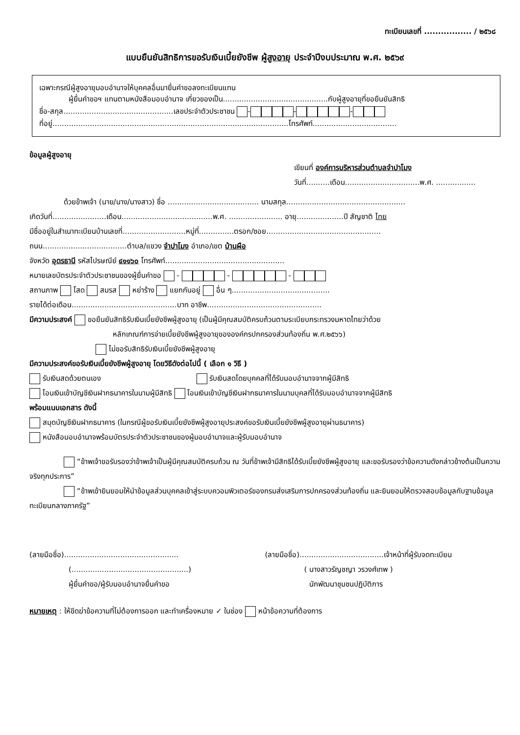ทะเบียนเลขที่ ................. / ๒๕๖๘
แบบยืนยันสิทธิการขอรับเงินเบี้ยยังชีพ ผู้สูงอายุ ประจำปีงบประมาณ พ.ศ. ๒๕๖๙
เฉพาะกรณีผู้สูงอายุมอบอำนาจให้บุคคลอื่นมายื่นคำขอลงทะเบียนแทน
ผู้ยื่นคำขอฯ แทนตามหนังสือมอบอำนาจ เกี่ยวของเป็น.............................................กับผู้สูงอายุที่ขอยืนยันสิทธิ
ชื่อ-สกุล...............................................เลขประจำตัวประชาชน - - -
ที่อยู่.....................................................................................................โทรศัพท์....................................
ข้อมูลผู้สูงอายุ
เขียนที่ องค์การบริหารส่วนตำบลจำปาโมง
วันที่..........เดือน................................พ.ศ. .................
ด้วยข้าพเจ้า (นาย/นาง/นางสาว) ชื่อ ....................................... นามสกุล...................................................
เกิดวันที่.......................เดือน.......................................พ.ศ. ....................... อายุ....................ปี สัญชาติ ไทย
มีชื่ออยู่ในสำเนาทะเบียนบ้านเลขที่...........................หมู่ที่...............ตรอก/ซอย.................................................
ถนน....................................ตำบล/แขวง จำปาโมง อำเภอ/เขต บ้านผือ
จังหวัด อุดรธานี รหัสไปรษณีย์ ๔๑๑๖๐ โทรศัพท์...................................................
หมายเลขบัตรประจำตัวประชาชนของผู้ยื่นคำขอ - - -
สถานภาพ โสด สมรส หย่าร้าง แยกกันอยู่ อื่น ๆ..........................................
รายได้ต่อเดือน.............................................บาท อาชีพ.................................................
มีความประสงค์ ขอยืนยันสิทธิรับเงินเบี้ยยังชีพผู้สูงอายุ (เป็นผู้มีคุณสมบัติครบถ้วนตามระเบียบกระทรวงมหาดไทยว่าด้วย
หลักเกณฑ์การจ่ายเบี้ยยังชีพผู้สูงอายุขององค์กรปกครองส่วนท้องถิ่น พ.ศ.๒๕๖๖)
ไม่ขอรับสิทธิรับเงินเบี้ยยังชีพผู้สูงอายุ
มีความประสงค์ขอรับเงินเบี้ยยังชีพผู้สูงอายุ โดยวิธีดังต่อไปนี้ ( เลือก ๑ วิธี )
รับเงินสดด้วยตนเอง รับเงินสดโดยบุคคลที่ได้รับมอบอำนาจจากผู้มีสิทธิ
โอนเงินเข้าบัญชีเงินฝากธนาคารในนามผู้มีสิทธิ โอนเงินเข้าบัญชีเงินฝากธนาคารในนามบุคลที่ได้รับมอบอำนาจจากผู้มีสิทธิ
พร้อมแนบเอกสาร ดังนี้
สมุดบัญชีเงินฝากธนาคาร (ในกรณีผู้ขอรับเงินเบี้ยยังชีพผู้สูงอายุประสงค์ขอรับเงินเบี้ยยังชีพผู้สูงอายุผ่านธนาคาร)
หนังสือมอบอำนาจพร้อมบัตรประจำตัวประชาชนของผู้มอบอำนาจและผู้รับมอบอำนาจ
“ข้าพเจ้าขอรับรองว่าข้าพเจ้าเป็นผู้มีคุณสมบัติครบถ้วน ณ วันที่ข้าพเจ้ามีสิทธิได้รับเบี้ยยังชีพผู้สูงอายุ และขอรับรองว่าข้อความดังกล่าวข้างต้นเป็นความจริงทุกประการ”
“ข้าพเข้ายินยอมให้นำข้อมูลส่วนบุคคลเข้าสู่ระบบควอมพิวเตอร์ของกรมส่งเสริมการปกครองส่วนท้องถิ่น และยินยอมให้ตรวจสอบข้อมูลกับฐานข้อมูลทะเบียนกลางภาครัฐ”
(ลายมือชื่อ).................................................
(..................................................)
ผู้ยื่นคำขอ/ผู้รับมอบอำนาจยื่นคำขอ
(ลายมือชื่อ)....................................เจ้าหน้าที่ผู้รับจดทะเบียน
( นางสาวรัญชญา วรวงศ์เทพ )
นักพัฒนาชุมชนปฏิบัติการ
หมายเหตุ : ให้ขีดฆ่าข้อความที่ไม่ต้องการออก และทำเครื่องหมาย ✓ ในช่อง หน้าข้อความที่ต้องการ